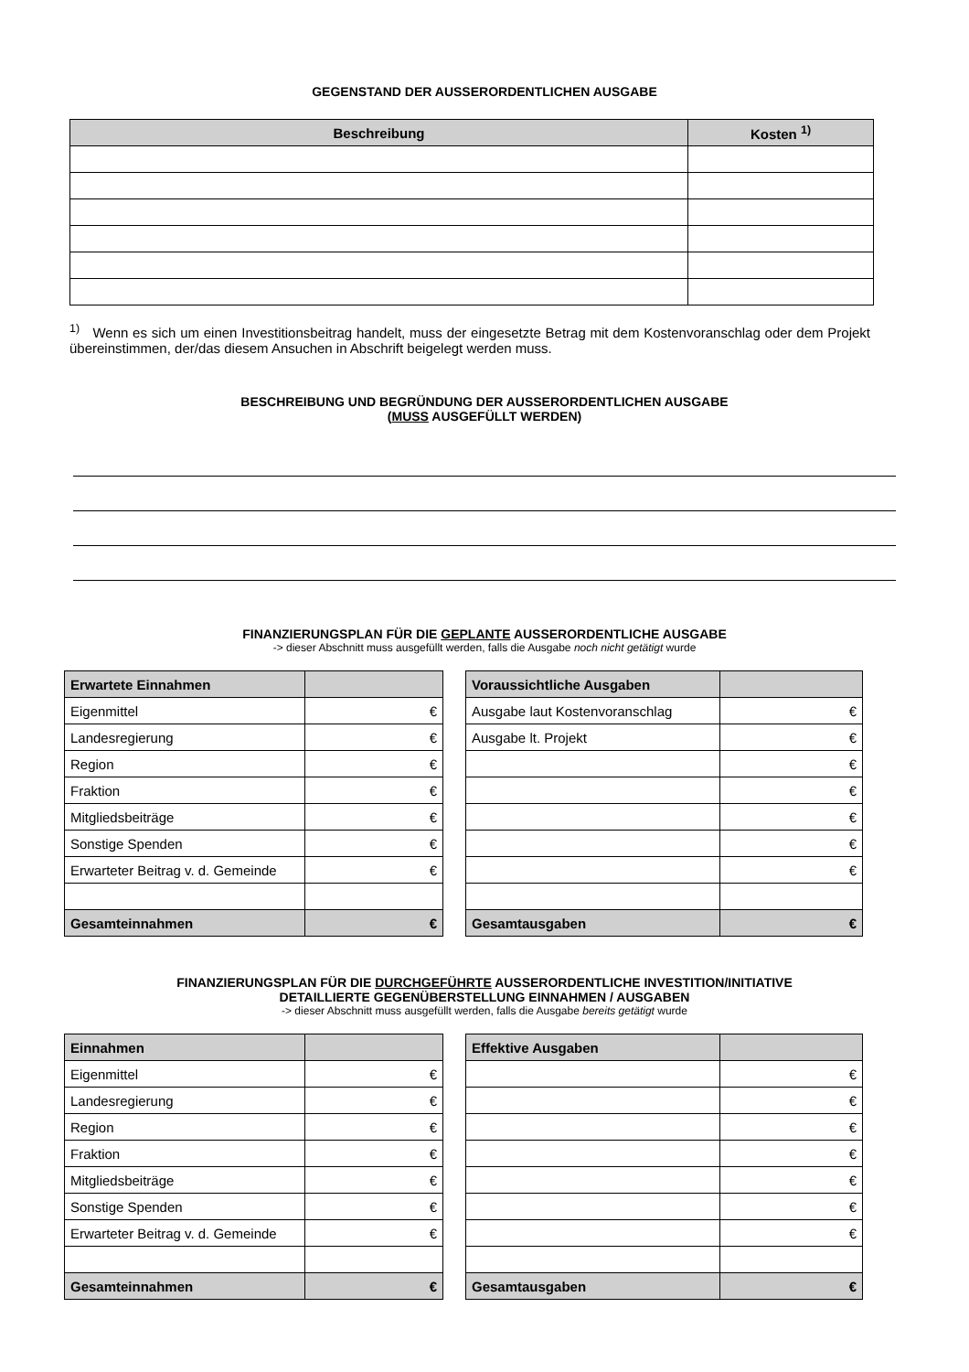GEGENSTAND DER AUSSERORDENTLICHEN AUSGABE
| Beschreibung | Kosten <sup>1)</sup> |
| --- | --- |
<sup>1)</sup> Wenn es sich um einen Investitionsbeitrag handelt, muss der eingesetzte Betrag mit dem Kostenvoranschlag oder dem Projekt übereinstimmen, der/das diesem Ansuchen in Abschrift beigelegt werden muss.
BESCHREIBUNG UND BEGRÜNDUNG DER AUSSERORDENTLICHEN AUSGABE
(MUSS AUSGEFÜLLT WERDEN)
FINANZIERUNGSPLAN FÜR DIE GEPLANTE AUSSERORDENTLICHE AUSGABE
-> dieser Abschnitt muss ausgefüllt werden, falls die Ausgabe noch nicht getätigt wurde
| Erwartete Einnahmen | |
| --- | --- |
| Eigenmittel | € |
| Landesregierung | € |
| Region | € |
| Fraktion | € |
| Mitgliedsbeiträge | € |
| Sonstige Spenden | € |
| Erwarteter Beitrag v. d. Gemeinde | € |
| Gesamteinnahmen | € |
| Voraussichtliche Ausgaben | |
| --- | --- |
| Ausgabe laut Kostenvoranschlag | € |
| Ausgabe lt. Projekt | € |
| | € |
| | € |
| | € |
| | € |
| | € |
| Gesamtausgaben | € |
FINANZIERUNGSPLAN FÜR DIE DURCHGEFÜHRTE AUSSERORDENTLICHE INVESTITION/INITIATIVE
DETAILLIERTE GEGENÜBERSTELLUNG EINNAHMEN / AUSGABEN
-> dieser Abschnitt muss ausgefüllt werden, falls die Ausgabe bereits getätigt wurde
| Einnahmen | |
| --- | --- |
| Eigenmittel | € |
| Landesregierung | € |
| Region | € |
| Fraktion | € |
| Mitgliedsbeiträge | € |
| Sonstige Spenden | € |
| Erwarteter Beitrag v. d. Gemeinde | € |
| Gesamteinnahmen | € |
| Effektive Ausgaben | |
| --- | --- |
| | € |
| | € |
| | € |
| | € |
| | € |
| | € |
| | € |
| Gesamtausgaben | € |